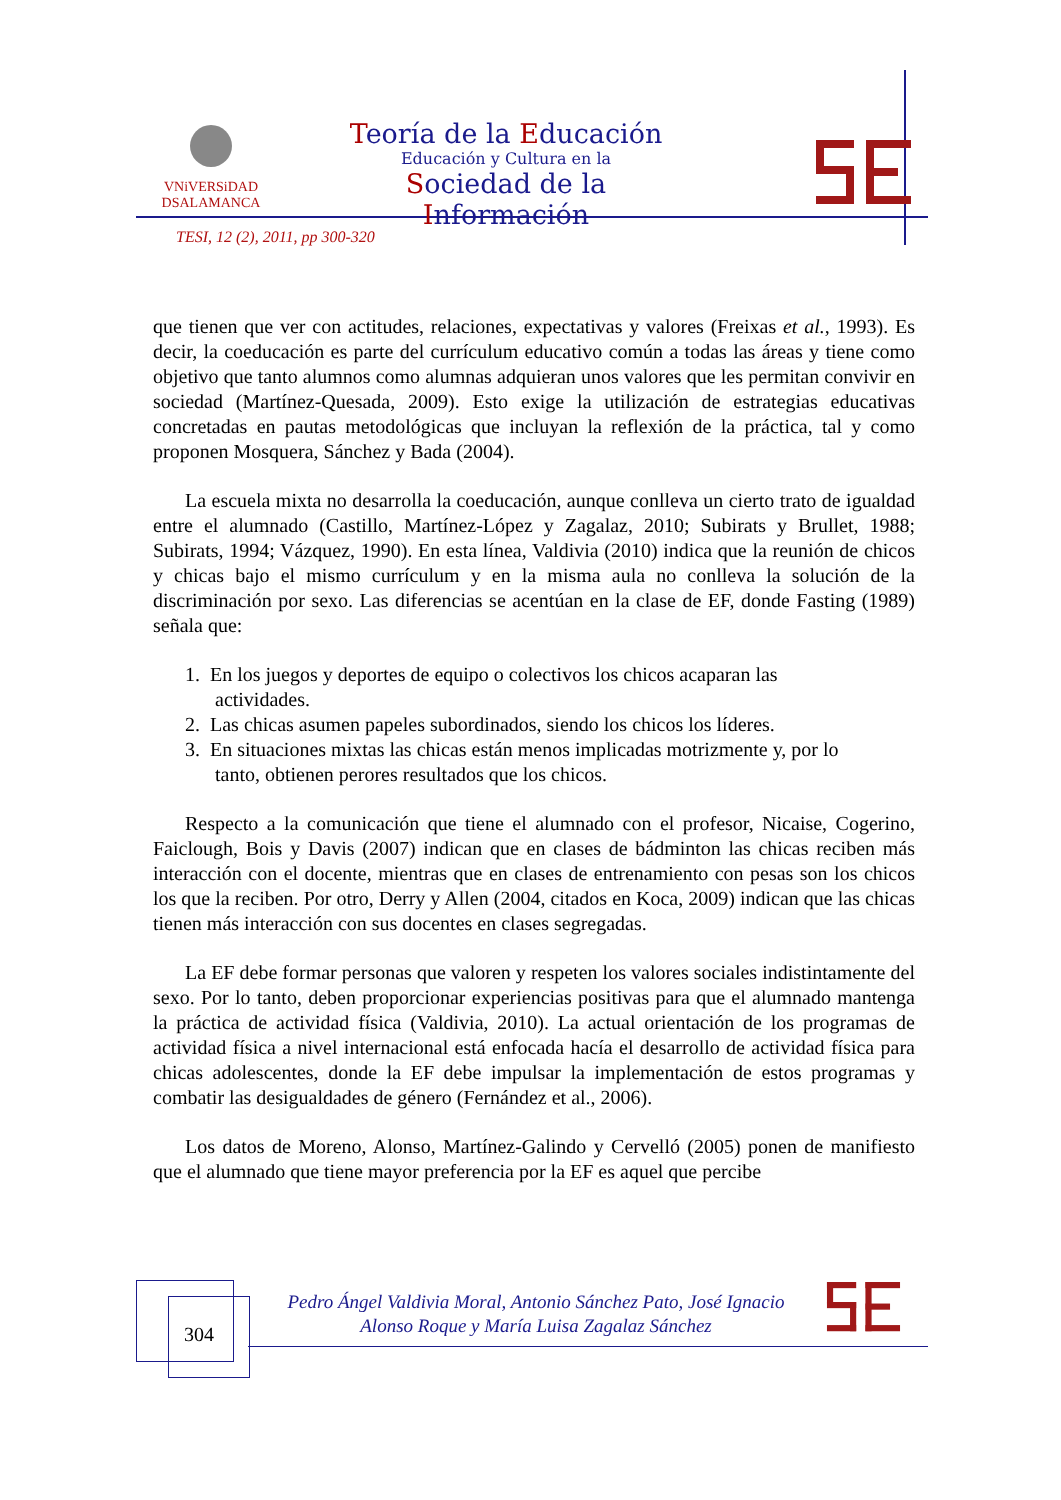VNiVERSiDAD
DSALAMANCA
Teoría de la Educación
Educación y Cultura en la
Sociedad de la Información
TESI, 12 (2), 2011, pp 300-320
que tienen que ver con actitudes, relaciones, expectativas y valores (Freixas et al., 1993). Es decir, la coeducación es parte del currículum educativo común a todas las áreas y tiene como objetivo que tanto alumnos como alumnas adquieran unos valores que les permitan convivir en sociedad (Martínez-Quesada, 2009). Esto exige la utilización de estrategias educativas concretadas en pautas metodológicas que incluyan la reflexión de la práctica, tal y como proponen Mosquera, Sánchez y Bada (2004).
La escuela mixta no desarrolla la coeducación, aunque conlleva un cierto trato de igualdad entre el alumnado (Castillo, Martínez-López y Zagalaz, 2010; Subirats y Brullet, 1988; Subirats, 1994; Vázquez, 1990). En esta línea, Valdivia (2010) indica que la reunión de chicos y chicas bajo el mismo currículum y en la misma aula no conlleva la solución de la discriminación por sexo. Las diferencias se acentúan en la clase de EF, donde Fasting (1989) señala que:
1. En los juegos y deportes de equipo o colectivos los chicos acaparan las
actividades.
2. Las chicas asumen papeles subordinados, siendo los chicos los líderes.
3. En situaciones mixtas las chicas están menos implicadas motrizmente y, por lo
tanto, obtienen perores resultados que los chicos.
Respecto a la comunicación que tiene el alumnado con el profesor, Nicaise, Cogerino, Faiclough, Bois y Davis (2007) indican que en clases de bádminton las chicas reciben más interacción con el docente, mientras que en clases de entrenamiento con pesas son los chicos los que la reciben. Por otro, Derry y Allen (2004, citados en Koca, 2009) indican que las chicas tienen más interacción con sus docentes en clases segregadas.
La EF debe formar personas que valoren y respeten los valores sociales indistintamente del sexo. Por lo tanto, deben proporcionar experiencias positivas para que el alumnado mantenga la práctica de actividad física (Valdivia, 2010). La actual orientación de los programas de actividad física a nivel internacional está enfocada hacía el desarrollo de actividad física para chicas adolescentes, donde la EF debe impulsar la implementación de estos programas y combatir las desigualdades de género (Fernández et al., 2006).
Los datos de Moreno, Alonso, Martínez-Galindo y Cervelló (2005) ponen de manifiesto que el alumnado que tiene mayor preferencia por la EF es aquel que percibe
304
Pedro Ángel Valdivia Moral, Antonio Sánchez Pato, José Ignacio Alonso Roque y María Luisa Zagalaz Sánchez